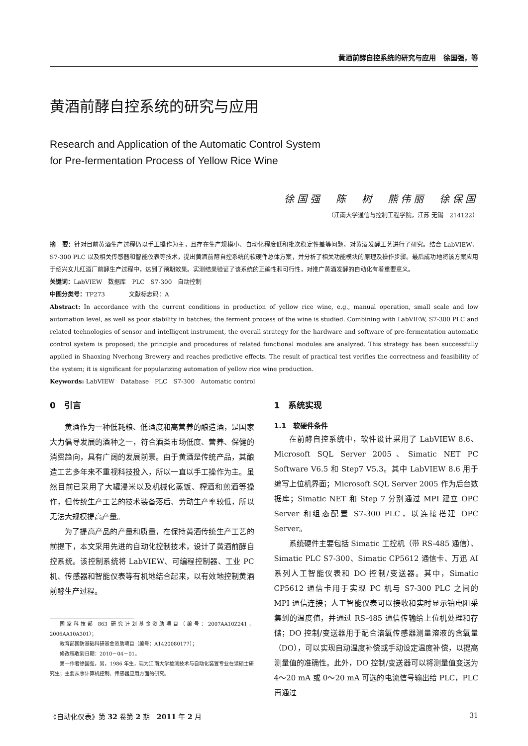黄酒前酵自控系统的研究与应用 徐国强，等
黄酒前酵自控系统的研究与应用
Research and Application of the Automatic Control System
for Pre-fermentation Process of Yellow Rice Wine
徐国强　陈　树　熊伟丽　徐保国
（江南大学通信与控制工程学院，江苏 无锡　214122）
摘　要：针对目前黄酒生产过程仍以手工操作为主，且存在生产规模小、自动化程度低和批次稳定性差等问题，对黄酒发酵工艺进行了研究。结合 LabVIEW、S7-300 PLC 以及相关传感器和智能仪表等技术，提出黄酒前酵自控系统的软硬件总体方案，并分析了相关功能模块的原理及操作步骤。最后成功地将该方案应用于绍兴女儿红酒厂前酵生产过程中，达到了预期效果。实测结果验证了该系统的正确性和可行性，对推广黄酒发酵的自动化有着重要意义。
关键词：LabVIEW　数据库　PLC　S7-300　自动控制
中图分类号：TP273　　　　文献标志码：A
Abstract: In accordance with the current conditions in production of yellow rice wine, e.g., manual operation, small scale and low automation level, as well as poor stability in batches; the ferment process of the wine is studied. Combining with LabVIEW, S7-300 PLC and related technologies of sensor and intelligent instrument, the overall strategy for the hardware and software of pre-fermentation automatic control system is proposed; the principle and procedures of related functional modules are analyzed. This strategy has been successfully applied in Shaoxing Nverhong Brewery and reaches predictive effects. The result of practical test verifies the correctness and feasibility of the system; it is significant for popularizing automation of yellow rice wine production.
Keywords: LabVIEW　Database　PLC　S7-300　Automatic control
0　引言
黄酒作为一种低耗粮、低酒度和高营养的酿造酒，是国家大力倡导发展的酒种之一，符合酒类市场低度、营养、保健的消费趋向，具有广阔的发展前景。由于黄酒是传统产品，其酿造工艺多年来不重视科技投入，所以一直以手工操作为主。虽然目前已采用了大罐浸米以及机械化蒸饭、榨酒和煎酒等操作，但传统生产工艺的技术装备落后、劳动生产率较低，所以无法大规模提高产量。
为了提高产品的产量和质量，在保持黄酒传统生产工艺的前提下，本文采用先进的自动化控制技术，设计了黄酒前酵自控系统。该控制系统将 LabVIEW、可编程控制器、工业 PC 机、传感器和智能仪表等有机地结合起来，以有效地控制黄酒前酵生产过程。
国家科技部 863 研究计划基金资助项目（编号：2007AA10Z241，2006AA10A301）；
教育部国防基础科研基金资助项目（编号：A1420080177）；
修改稿收到日期：2010－04－01。
第一作者徐国强，男，1986 年生，现为江南大学检测技术与自动化装置专业在读硕士研究生；主要从事计算机控制、传感器应用方面的研究。
1　系统实现
1.1　软硬件条件
在前酵自控系统中，软件设计采用了 LabVIEW 8.6、Microsoft SQL Server 2005、Simatic NET PC Software V6.5 和 Step7 V5.3。其中 LabVIEW 8.6 用于编写上位机界面；Microsoft SQL Server 2005 作为后台数据库；Simatic NET 和 Step 7 分别通过 MPI 建立 OPC Server 和组态配置 S7-300 PLC，以连接搭建 OPC Server。
系统硬件主要包括 Simatic 工控机（带 RS-485 通信）、Simatic PLC S7-300、Simatic CP5612 通信卡、万迅 AI 系列人工智能仪表和 DO 控制/变送器。其中，Simatic CP5612 通信卡用于实现 PC 机与 S7-300 PLC 之间的 MPI 通信连接；人工智能仪表可以接收和实时显示铂电阻采集到的温度值，并通过 RS-485 通信传输给上位机处理和存储；DO 控制/变送器用于配合溶氧传感器测量溶液的含氧量（DO），可以实现自动温度补偿或手动设定温度补偿，以提高测量值的准确性。此外，DO 控制/变送器可以将测量值变送为 4～20 mA 或 0～20 mA 可选的电流信号输出给 PLC，PLC 再通过
《自动化仪表》第 32 卷第 2 期　2011 年 2 月 31